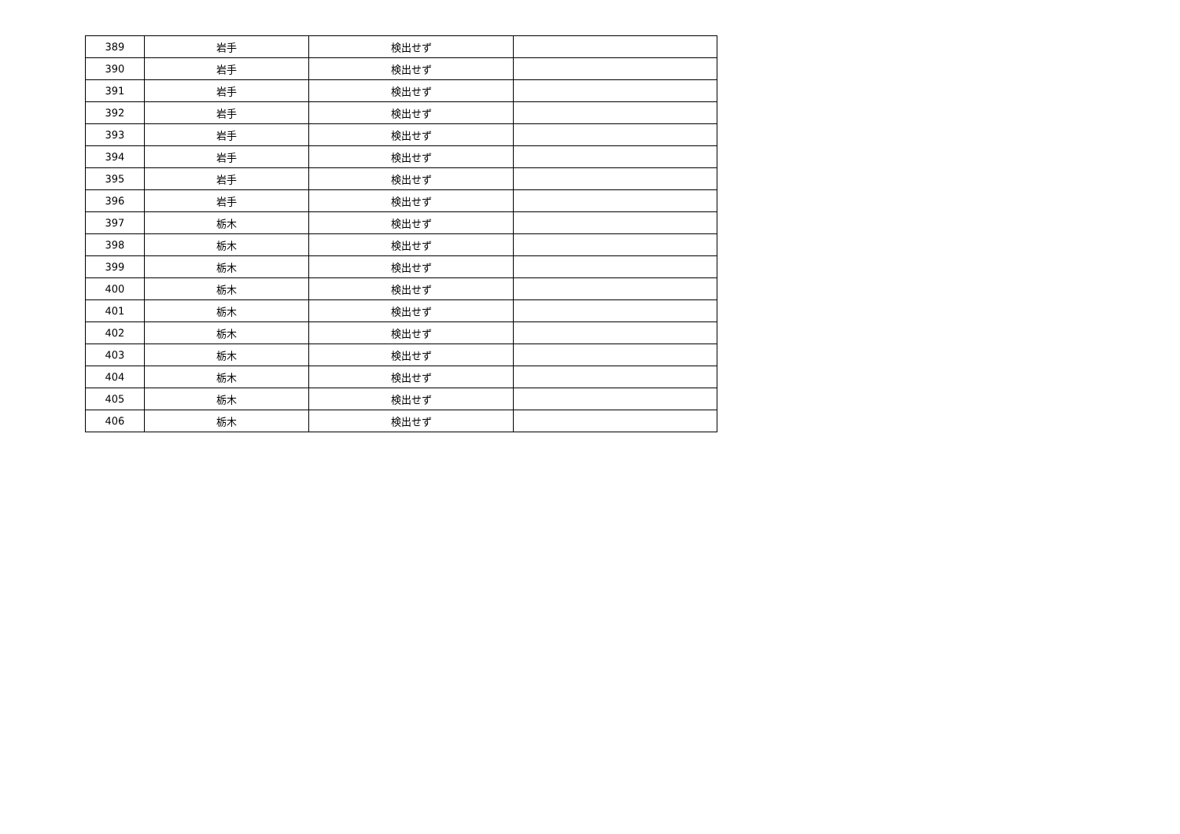| 389 | 岩手 | 検出せず | |
| 390 | 岩手 | 検出せず | |
| 391 | 岩手 | 検出せず | |
| 392 | 岩手 | 検出せず | |
| 393 | 岩手 | 検出せず | |
| 394 | 岩手 | 検出せず | |
| 395 | 岩手 | 検出せず | |
| 396 | 岩手 | 検出せず | |
| 397 | 栃木 | 検出せず | |
| 398 | 栃木 | 検出せず | |
| 399 | 栃木 | 検出せず | |
| 400 | 栃木 | 検出せず | |
| 401 | 栃木 | 検出せず | |
| 402 | 栃木 | 検出せず | |
| 403 | 栃木 | 検出せず | |
| 404 | 栃木 | 検出せず | |
| 405 | 栃木 | 検出せず | |
| 406 | 栃木 | 検出せず | |